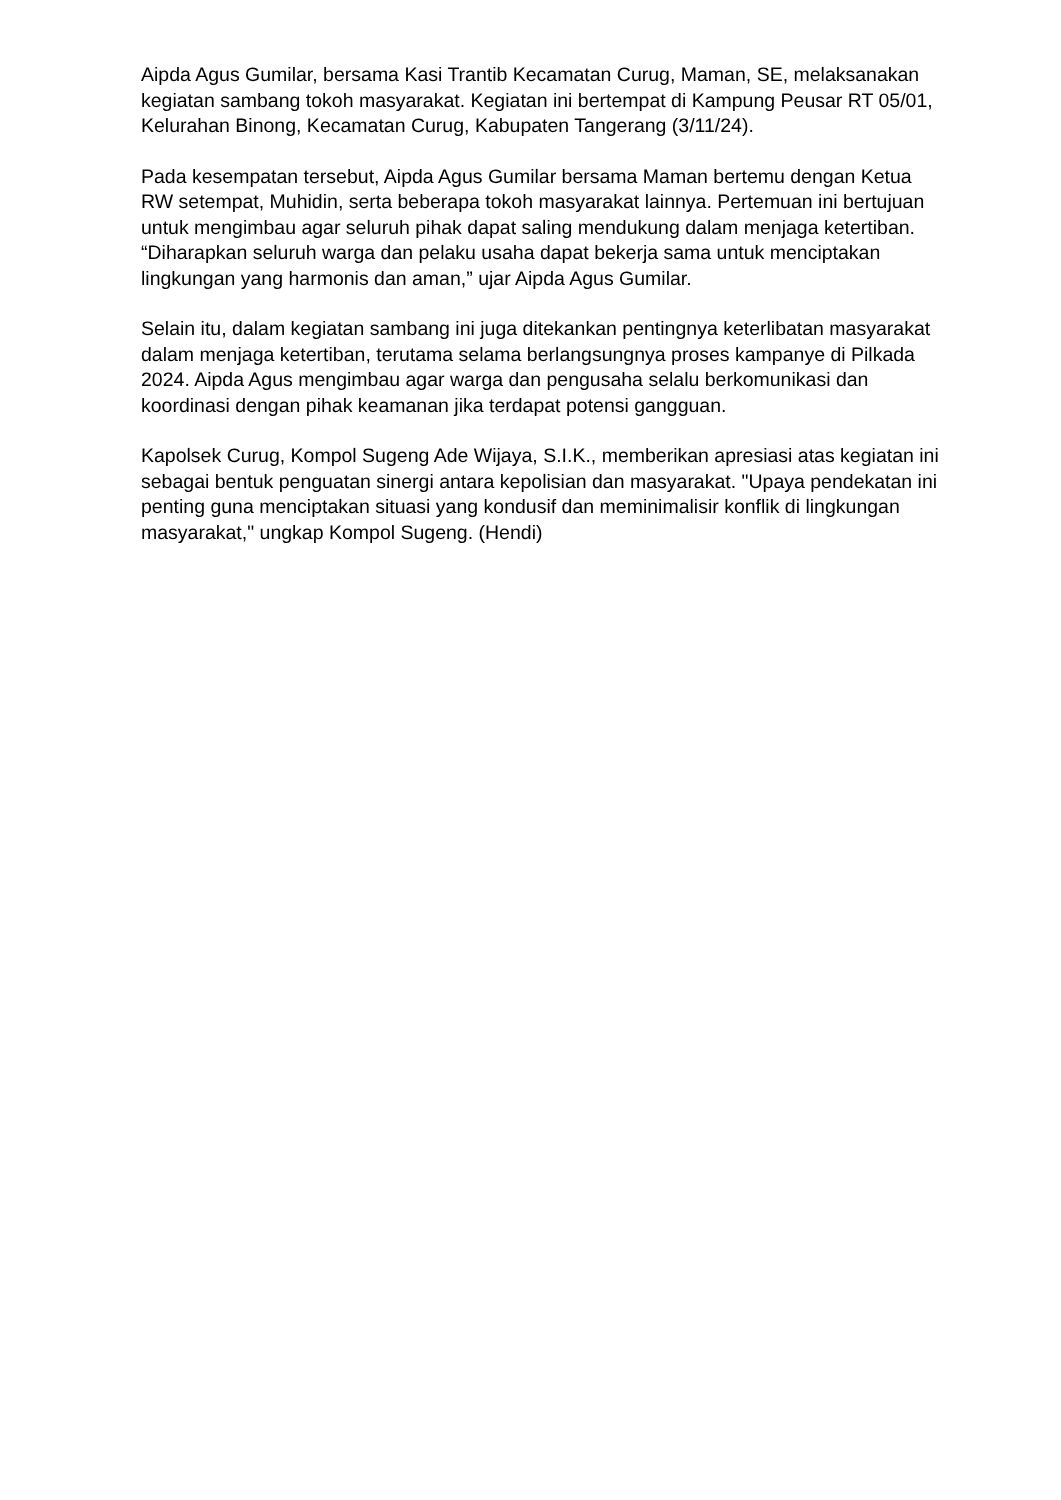Aipda Agus Gumilar, bersama Kasi Trantib Kecamatan Curug, Maman, SE, melaksanakan kegiatan sambang tokoh masyarakat. Kegiatan ini bertempat di Kampung Peusar RT 05/01, Kelurahan Binong, Kecamatan Curug, Kabupaten Tangerang (3/11/24).
Pada kesempatan tersebut, Aipda Agus Gumilar bersama Maman bertemu dengan Ketua RW setempat, Muhidin, serta beberapa tokoh masyarakat lainnya. Pertemuan ini bertujuan untuk mengimbau agar seluruh pihak dapat saling mendukung dalam menjaga ketertiban. “Diharapkan seluruh warga dan pelaku usaha dapat bekerja sama untuk menciptakan lingkungan yang harmonis dan aman,” ujar Aipda Agus Gumilar.
Selain itu, dalam kegiatan sambang ini juga ditekankan pentingnya keterlibatan masyarakat dalam menjaga ketertiban, terutama selama berlangsungnya proses kampanye di Pilkada 2024. Aipda Agus mengimbau agar warga dan pengusaha selalu berkomunikasi dan koordinasi dengan pihak keamanan jika terdapat potensi gangguan.
Kapolsek Curug, Kompol Sugeng Ade Wijaya, S.I.K., memberikan apresiasi atas kegiatan ini sebagai bentuk penguatan sinergi antara kepolisian dan masyarakat. "Upaya pendekatan ini penting guna menciptakan situasi yang kondusif dan meminimalisir konflik di lingkungan masyarakat," ungkap Kompol Sugeng. (Hendi)